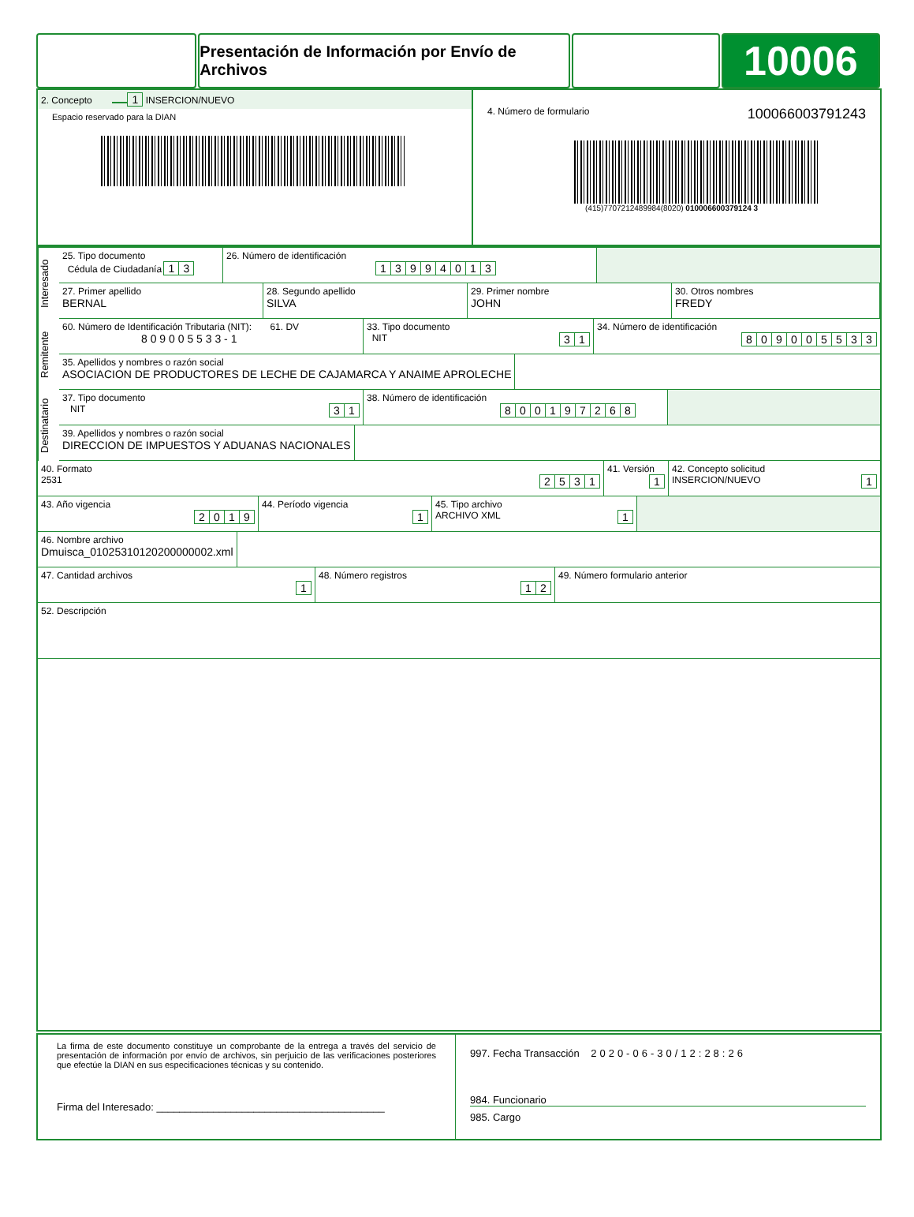Presentación de Información por Envío de Archivos
10006
2. Concepto 1 INSERCION/NUEVO
Espacio reservado para la DIAN
4. Número de formulario 100066003791243
(415)7707212489984(8020) 010006600379124 3
Interesado
25. Tipo documento
Cédula de Ciudadanía 1 3
26. Número de identificación
13994013
27. Primer apellido
BERNAL
28. Segundo apellido
SILVA
29. Primer nombre
JOHN
30. Otros nombres
FREDY
Remitente
60. Número de Identificación Tributaria (NIT): 61. DV
8 0 9 0 0 5 5 3 3 - 1
33. Tipo documento
NIT 3 1
34. Número de identificación
809005533
35. Apellidos y nombres o razón social
ASOCIACION DE PRODUCTORES DE LECHE DE CAJAMARCA Y ANAIME APROLECHE
Destinatario
37. Tipo documento
NIT 3 1
38. Número de identificación
800197268
39. Apellidos y nombres o razón social
DIRECCION DE IMPUESTOS Y ADUANAS NACIONALES
40. Formato
2531 2531
41. Versión
1
42. Concepto solicitud
INSERCION/NUEVO 1
43. Año vigencia
2019
44. Período vigencia
1
45. Tipo archivo
ARCHIVO XML 1
46. Nombre archivo
Dmuisca_01025310120200000002.xml
47. Cantidad archivos
1
48. Número registros
1 2
49. Número formulario anterior
52. Descripción
La firma de este documento constituye un comprobante de la entrega a través del servicio de presentación de información por envío de archivos, sin perjuicio de las verificaciones posteriores que efectúe la DIAN en sus especificaciones técnicas y su contenido.
Firma del Interesado: ________________________________________
997. Fecha Transacción 2020-06-30/12:28:26
984. Funcionario
985. Cargo